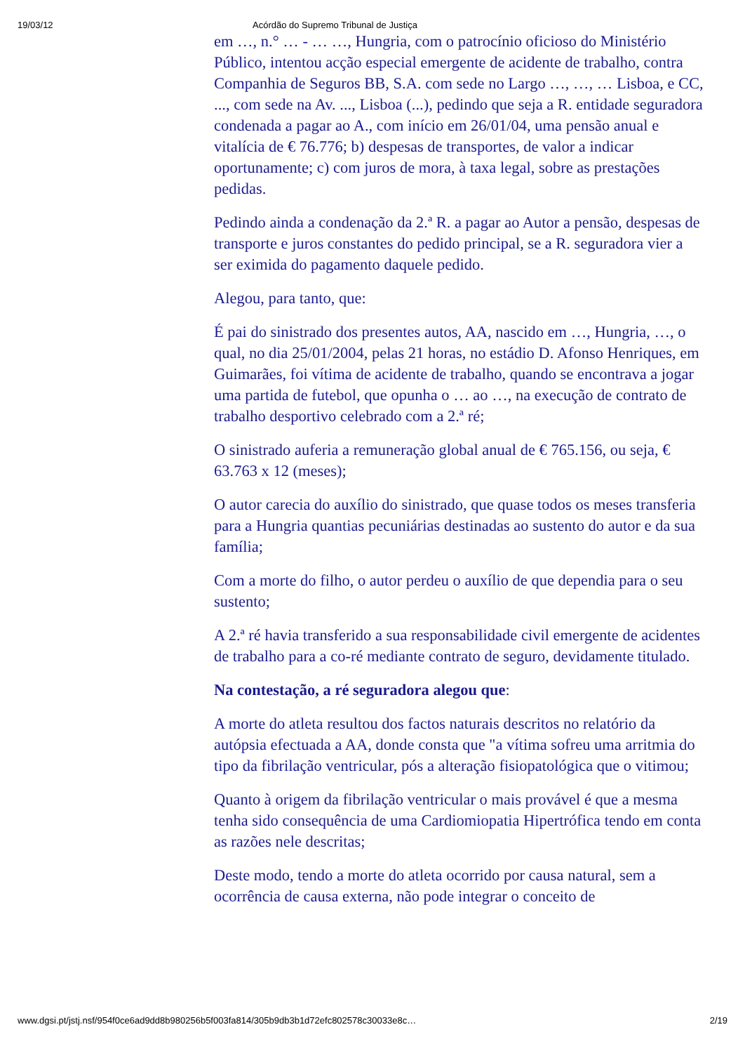19/03/12 Acórdão do Supremo Tribunal de Justiça
em …, n.° … - … …, Hungria, com o patrocínio oficioso do Ministério Público, intentou acção especial emergente de acidente de trabalho, contra Companhia de Seguros BB, S.A. com sede no Largo …, …, … Lisboa, e CC, ..., com sede na Av. ..., Lisboa (...), pedindo que seja a R. entidade seguradora condenada a pagar ao A., com início em 26/01/04, uma pensão anual e vitalícia de € 76.776; b) despesas de transportes, de valor a indicar oportunamente; c) com juros de mora, à taxa legal, sobre as prestações pedidas.
Pedindo ainda a condenação da 2.ª R. a pagar ao Autor a pensão, despesas de transporte e juros constantes do pedido principal, se a R. seguradora vier a ser eximida do pagamento daquele pedido.
Alegou, para tanto, que:
É pai do sinistrado dos presentes autos, AA, nascido em …, Hungria, …, o qual, no dia 25/01/2004, pelas 21 horas, no estádio D. Afonso Henriques, em Guimarães, foi vítima de acidente de trabalho, quando se encontrava a jogar uma partida de futebol, que opunha o … ao …, na execução de contrato de trabalho desportivo celebrado com a 2.ª ré;
O sinistrado auferia a remuneração global anual de € 765.156, ou seja, € 63.763 x 12 (meses);
O autor carecia do auxílio do sinistrado, que quase todos os meses transferia para a Hungria quantias pecuniárias destinadas ao sustento do autor e da sua família;
Com a morte do filho, o autor perdeu o auxílio de que dependia para o seu sustento;
A 2.ª ré havia transferido a sua responsabilidade civil emergente de acidentes de trabalho para a co-ré mediante contrato de seguro, devidamente titulado.
Na contestação, a ré seguradora alegou que:
A morte do atleta resultou dos factos naturais descritos no relatório da autópsia efectuada a AA, donde consta que "a vítima sofreu uma arritmia do tipo da fibrilação ventricular, pós a alteração fisiopatológica que o vitimou;
Quanto à origem da fibrilação ventricular o mais provável é que a mesma tenha sido consequência de uma Cardiomiopatia Hipertrófica tendo em conta as razões nele descritas;
Deste modo, tendo a morte do atleta ocorrido por causa natural, sem a ocorrência de causa externa, não pode integrar o conceito de
www.dgsi.pt/jstj.nsf/954f0ce6ad9dd8b980256b5f003fa814/305b9db3b1d72efc802578c30033e8c… 2/19